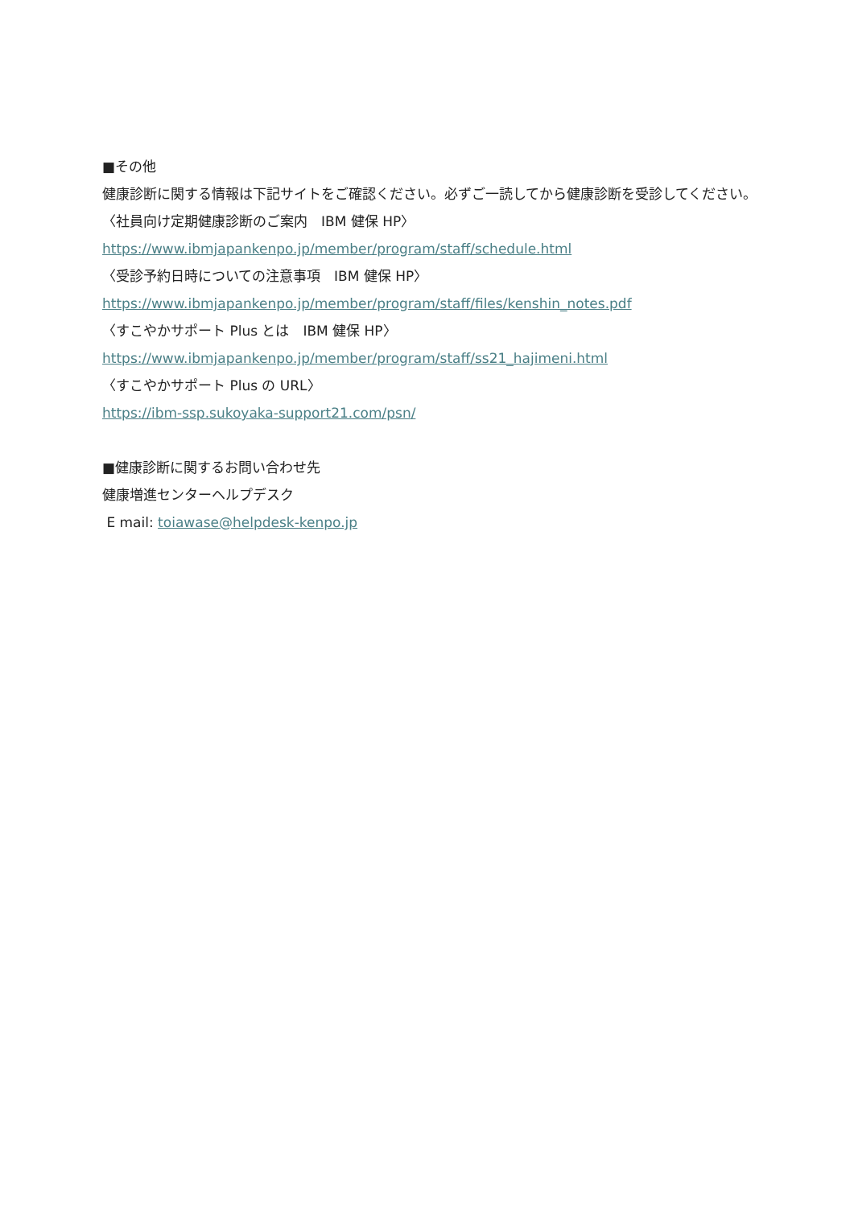■その他
健康診断に関する情報は下記サイトをご確認ください。必ずご一読してから健康診断を受診してください。
〈社員向け定期健康診断のご案内　IBM 健保 HP〉
https://www.ibmjapankenpo.jp/member/program/staff/schedule.html
〈受診予約日時についての注意事項　IBM 健保 HP〉
https://www.ibmjapankenpo.jp/member/program/staff/files/kenshin_notes.pdf
〈すこやかサポート Plus とは　IBM 健保 HP〉
https://www.ibmjapankenpo.jp/member/program/staff/ss21_hajimeni.html
〈すこやかサポート Plus の URL〉
https://ibm-ssp.sukoyaka-support21.com/psn/
■健康診断に関するお問い合わせ先
健康増進センターヘルプデスク
E mail: toiawase@helpdesk-kenpo.jp